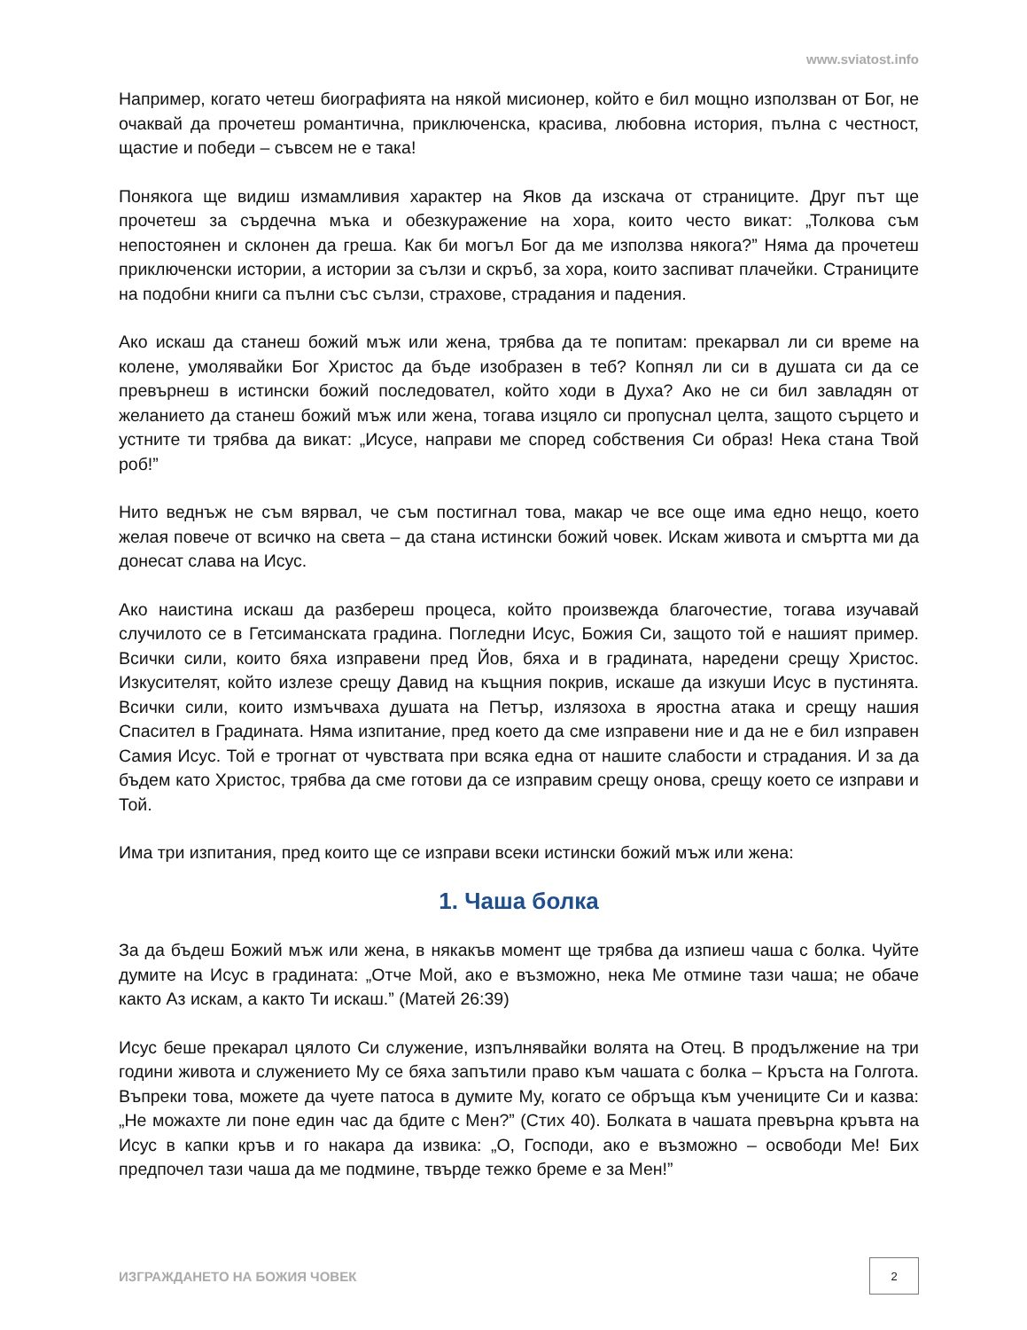www.sviatost.info
Например, когато четеш биографията на някой мисионер, който е бил мощно използван от Бог, не очаквай да прочетеш романтична, приключенска, красива, любовна история, пълна с честност, щастие и победи – съвсем не е така!
Понякога ще видиш измамливия характер на Яков да изскача от страниците. Друг път ще прочетеш за сърдечна мъка и обезкуражение на хора, които често викат: „Толкова съм непостоянен и склонен да греша. Как би могъл Бог да ме използва някога?” Няма да прочетеш приключенски истории, а истории за сълзи и скръб, за хора, които заспиват плачейки. Страниците на подобни книги са пълни със сълзи, страхове, страдания и падения.
Ако искаш да станеш божий мъж или жена, трябва да те попитам: прекарвал ли си време на колене, умолявайки Бог Христос да бъде изобразен в теб? Копнял ли си в душата си да се превърнеш в истински божий последовател, който ходи в Духа? Ако не си бил завладян от желанието да станеш божий мъж или жена, тогава изцяло си пропуснал целта, защото сърцето и устните ти трябва да викат: „Исусе, направи ме според собствения Си образ! Нека стана Твой роб!”
Нито веднъж не съм вярвал, че съм постигнал това, макар че все още има едно нещо, което желая повече от всичко на света – да стана истински божий човек. Искам живота и смъртта ми да донесат слава на Исус.
Ако наистина искаш да разбереш процеса, който произвежда благочестие, тогава изучавай случилото се в Гетсиманската градина. Погледни Исус, Божия Си, защото той е нашият пример. Всички сили, които бяха изправени пред Йов, бяха и в градината, наредени срещу Христос. Изкусителят, който излезе срещу Давид на къщния покрив, искаше да изкуши Исус в пустинята. Всички сили, които измъчваха душата на Петър, излязоха в яростна атака и срещу нашия Спасител в Градината. Няма изпитание, пред което да сме изправени ние и да не е бил изправен Самия Исус. Той е трогнат от чувствата при всяка една от нашите слабости и страдания. И за да бъдем като Христос, трябва да сме готови да се изправим срещу онова, срещу което се изправи и Той.
Има три изпитания, пред които ще се изправи всеки истински божий мъж или жена:
1. Чаша болка
За да бъдеш Божий мъж или жена, в някакъв момент ще трябва да изпиеш чаша с болка. Чуйте думите на Исус в градината: „Отче Мой, ако е възможно, нека Ме отмине тази чаша; не обаче както Аз искам, а както Ти искаш.” (Матей 26:39)
Исус беше прекарал цялото Си служение, изпълнявайки волята на Отец. В продължение на три години живота и служението Му се бяха запътили право към чашата с болка – Кръста на Голгота. Въпреки това, можете да чуете патоса в думите Му, когато се обръща към учениците Си и казва: „Не можахте ли поне един час да бдите с Мен?” (Стих 40). Болката в чашата превърна кръвта на Исус в капки кръв и го накара да извика: „О, Господи, ако е възможно – освободи Ме! Бих предпочел тази чаша да ме подмине, твърде тежко бреме е за Мен!”
ИЗГРАЖДАНЕТО НА БОЖИЯ ЧОВЕК 2